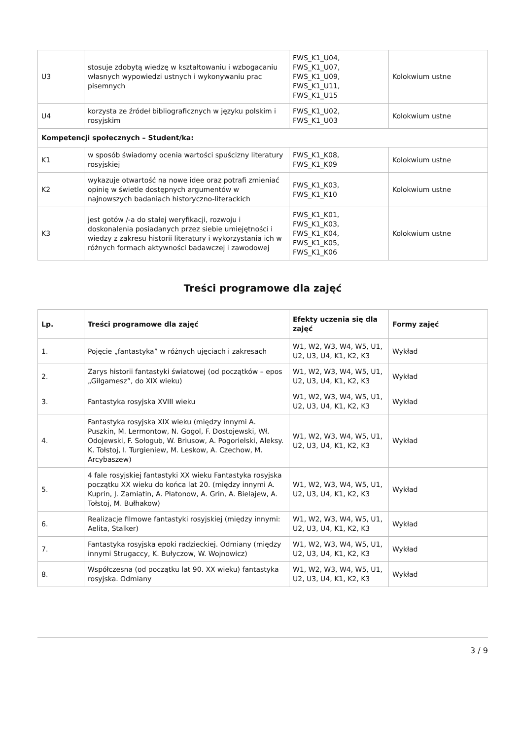| U3 | stosuje zdobytą wiedzę w kształtowaniu i wzbogacaniu własnych wypowiedzi ustnych i wykonywaniu prac pisemnych | FWS_K1_U04, FWS_K1_U07, FWS_K1_U09, FWS_K1_U11, FWS_K1_U15 | Kolokwium ustne |
| U4 | korzysta ze źródeł bibliograficznych w języku polskim i rosyjskim | FWS_K1_U02, FWS_K1_U03 | Kolokwium ustne |
| Kompetencji społecznych – Student/ka: | | | |
| K1 | w sposób świadomy ocenia wartości spuścizny literatury rosyjskiej | FWS_K1_K08, FWS_K1_K09 | Kolokwium ustne |
| K2 | wykazuje otwartość na nowe idee oraz potrafi zmieniać opinię w świetle dostępnych argumentów w najnowszych badaniach historyczno-literackich | FWS_K1_K03, FWS_K1_K10 | Kolokwium ustne |
| K3 | jest gotów /-a do stałej weryfikacji, rozwoju i doskonalenia posiadanych przez siebie umiejętności i wiedzy z zakresu historii literatury i wykorzystania ich w różnych formach aktywności badawczej i zawodowej | FWS_K1_K01, FWS_K1_K03, FWS_K1_K04, FWS_K1_K05, FWS_K1_K06 | Kolokwium ustne |
Treści programowe dla zajęć
| Lp. | Treści programowe dla zajęć | Efekty uczenia się dla zajęć | Formy zajęć |
| --- | --- | --- | --- |
| 1. | Pojęcie „fantastyka” w różnych ujęciach i zakresach | W1, W2, W3, W4, W5, U1, U2, U3, U4, K1, K2, K3 | Wykład |
| 2. | Zarys historii fantastyki światowej (od początków – epos „Gilgamesz”, do XIX wieku) | W1, W2, W3, W4, W5, U1, U2, U3, U4, K1, K2, K3 | Wykład |
| 3. | Fantastyka rosyjska XVIII wieku | W1, W2, W3, W4, W5, U1, U2, U3, U4, K1, K2, K3 | Wykład |
| 4. | Fantastyka rosyjska XIX wieku (między innymi A. Puszkin, M. Lermontow, N. Gogol, F. Dostojewski, Wł. Odojewski, F. Sołogub, W. Briusow, A. Pogorielski, Aleksy. K. Tołstoj, I. Turgieniew, M. Leskow, A. Czechow, M. Arcybaszew) | W1, W2, W3, W4, W5, U1, U2, U3, U4, K1, K2, K3 | Wykład |
| 5. | 4 fale rosyjskiej fantastyki XX wieku Fantastyka rosyjska początku XX wieku do końca lat 20. (między innymi A. Kuprin, J. Zamiatin, A. Płatonow, A. Grin, A. Bielajew, A. Tołstoj, M. Bułhakow) | W1, W2, W3, W4, W5, U1, U2, U3, U4, K1, K2, K3 | Wykład |
| 6. | Realizacje filmowe fantastyki rosyjskiej (między innymi: Aelita, Stalker) | W1, W2, W3, W4, W5, U1, U2, U3, U4, K1, K2, K3 | Wykład |
| 7. | Fantastyka rosyjska epoki radzieckiej. Odmiany (między innymi Strugaccy, K. Bułyczow, W. Wojnowicz) | W1, W2, W3, W4, W5, U1, U2, U3, U4, K1, K2, K3 | Wykład |
| 8. | Współczesna (od początku lat 90. XX wieku) fantastyka rosyjska. Odmiany | W1, W2, W3, W4, W5, U1, U2, U3, U4, K1, K2, K3 | Wykład |
3 / 9